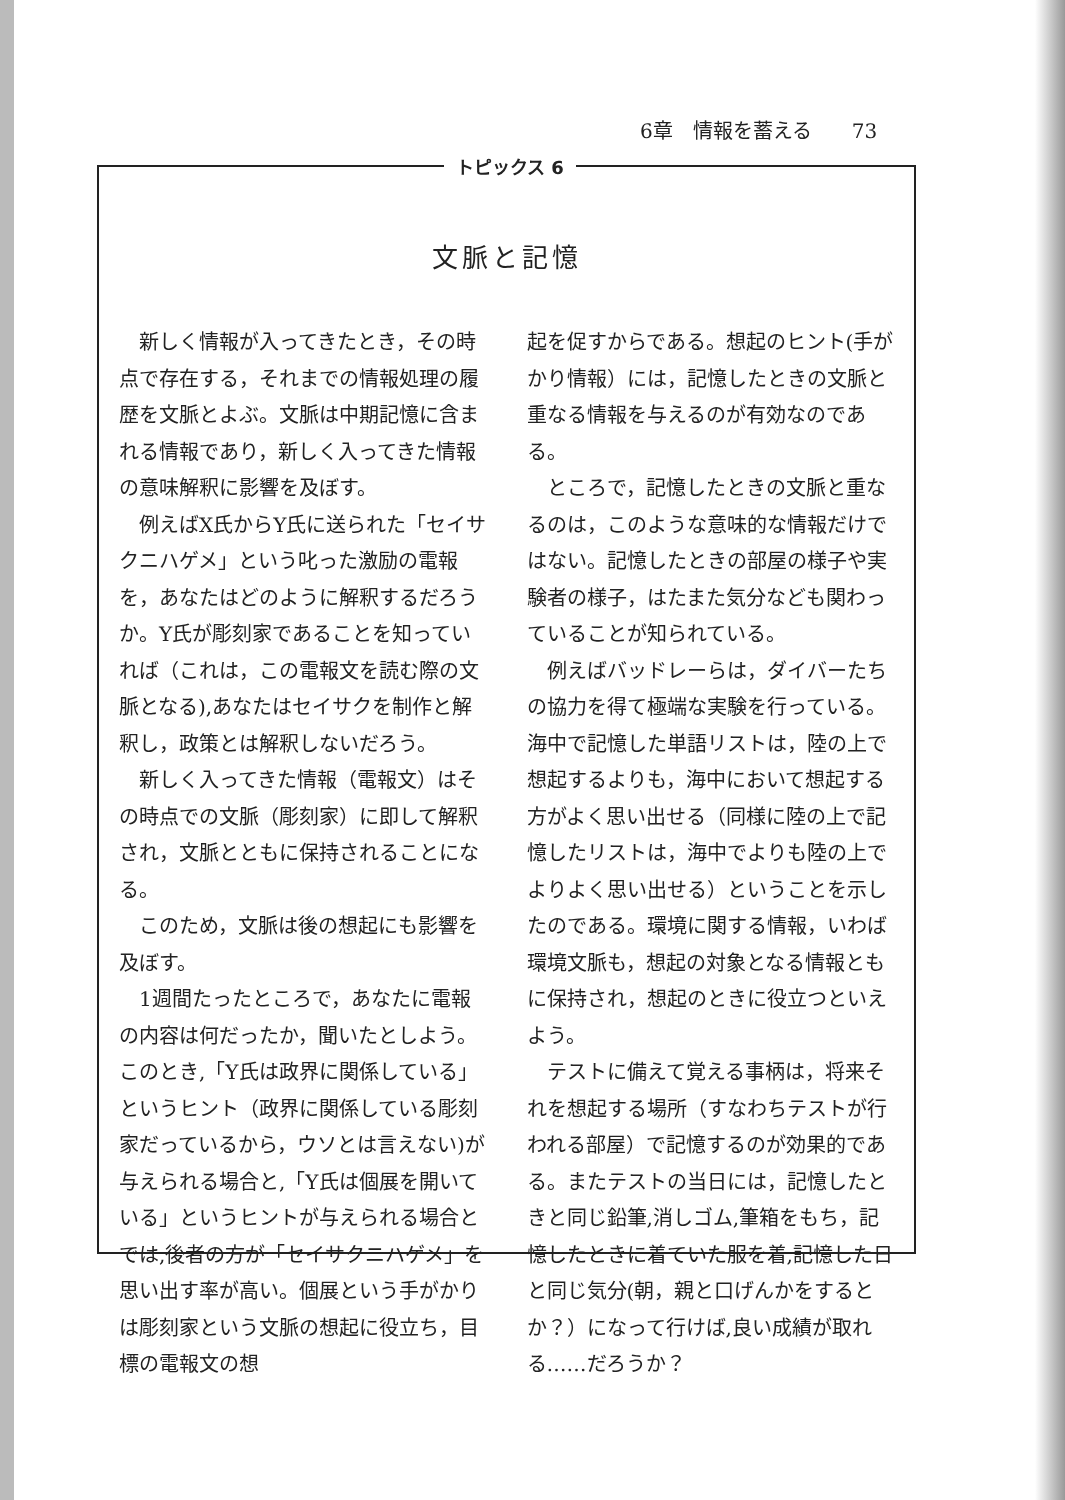6章　情報を蓄える　　73
トピックス 6
文脈と記憶
新しく情報が入ってきたとき，その時点で存在する，それまでの情報処理の履歴を文脈とよぶ。文脈は中期記憶に含まれる情報であり，新しく入ってきた情報の意味解釈に影響を及ぼす。
例えばX氏からY氏に送られた「セイサクニハゲメ」という叱った激励の電報を，あなたはどのように解釈するだろうか。Y氏が彫刻家であることを知っていれば（これは，この電報文を読む際の文脈となる),あなたはセイサクを制作と解釈し，政策とは解釈しないだろう。
新しく入ってきた情報（電報文）はその時点での文脈（彫刻家）に即して解釈され，文脈とともに保持されることになる。
このため，文脈は後の想起にも影響を及ぼす。
1週間たったところで，あなたに電報の内容は何だったか，聞いたとしよう。このとき,「Y氏は政界に関係している」というヒント（政界に関係している彫刻家だっているから，ウソとは言えない)が与えられる場合と,「Y氏は個展を開いている」というヒントが与えられる場合とでは,後者の方が「セイサクニハゲメ」を思い出す率が高い。個展という手がかりは彫刻家という文脈の想起に役立ち，目標の電報文の想
起を促すからである。想起のヒント(手がかり情報）には，記憶したときの文脈と重なる情報を与えるのが有効なのである。
ところで，記憶したときの文脈と重なるのは，このような意味的な情報だけではない。記憶したときの部屋の様子や実験者の様子，はたまた気分なども関わっていることが知られている。
例えばバッドレーらは，ダイバーたちの協力を得て極端な実験を行っている。海中で記憶した単語リストは，陸の上で想起するよりも，海中において想起する方がよく思い出せる（同様に陸の上で記憶したリストは，海中でよりも陸の上でよりよく思い出せる）ということを示したのである。環境に関する情報，いわば環境文脈も，想起の対象となる情報ともに保持され，想起のときに役立つといえよう。
テストに備えて覚える事柄は，将来それを想起する場所（すなわちテストが行われる部屋）で記憶するのが効果的である。またテストの当日には，記憶したときと同じ鉛筆,消しゴム,筆箱をもち，記憶したときに着ていた服を着,記憶した日と同じ気分(朝，親と口げんかをするとか？）になって行けば,良い成績が取れる……だろうか？